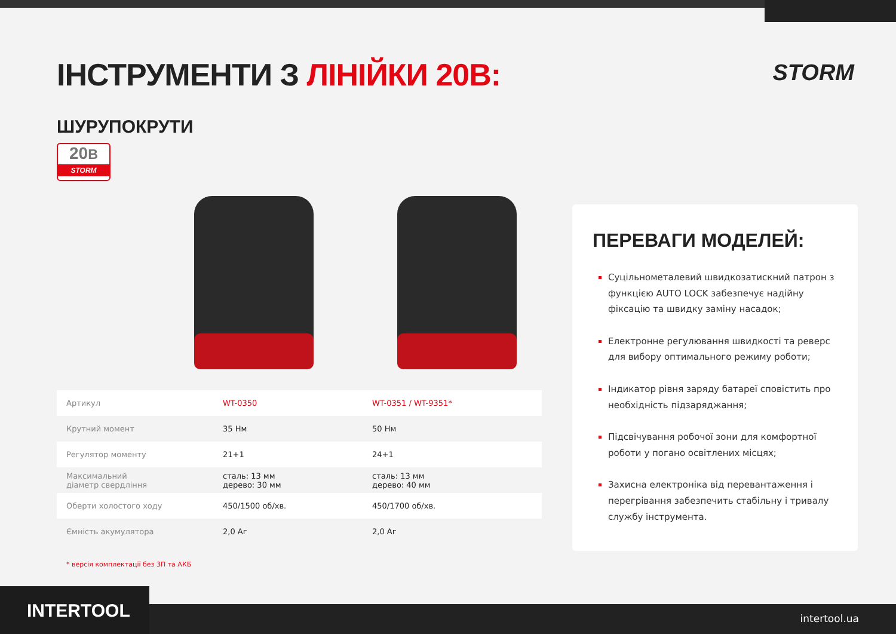STORM
ІНСТРУМЕНТИ З ЛІНІЙКИ 20В:
ШУРУПОКРУТИ
20В
STORM
| Артикул | WT-0350 | WT-0351 / WT-9351* |
| Крутний момент | 35 Нм | 50 Нм |
| Регулятор моменту | 21+1 | 24+1 |
| Максимальний діаметр свердління | сталь: 13 мм дерево: 30 мм | сталь: 13 мм дерево: 40 мм |
| Оберти холостого ходу | 450/1500 об/хв. | 450/1700 об/хв. |
| Ємність акумулятора | 2,0 Аг | 2,0 Аг |
* версія комплектації без ЗП та АКБ
ПЕРЕВАГИ МОДЕЛЕЙ:
Суцільнометалевий швидкозатискний патрон з функцією AUTO LOCK забезпечує надійну фіксацію та швидку заміну насадок;
Електронне регулювання швидкості та реверс для вибору оптимального режиму роботи;
Індикатор рівня заряду батареї сповістить про необхідність підзаряджання;
Підсвічування робочої зони для комфортної роботи у погано освітлених місцях;
Захисна електроніка від перевантаження і перегрівання забезпечить стабільну і тривалу службу інструмента.
INTERTOOL intertool.ua